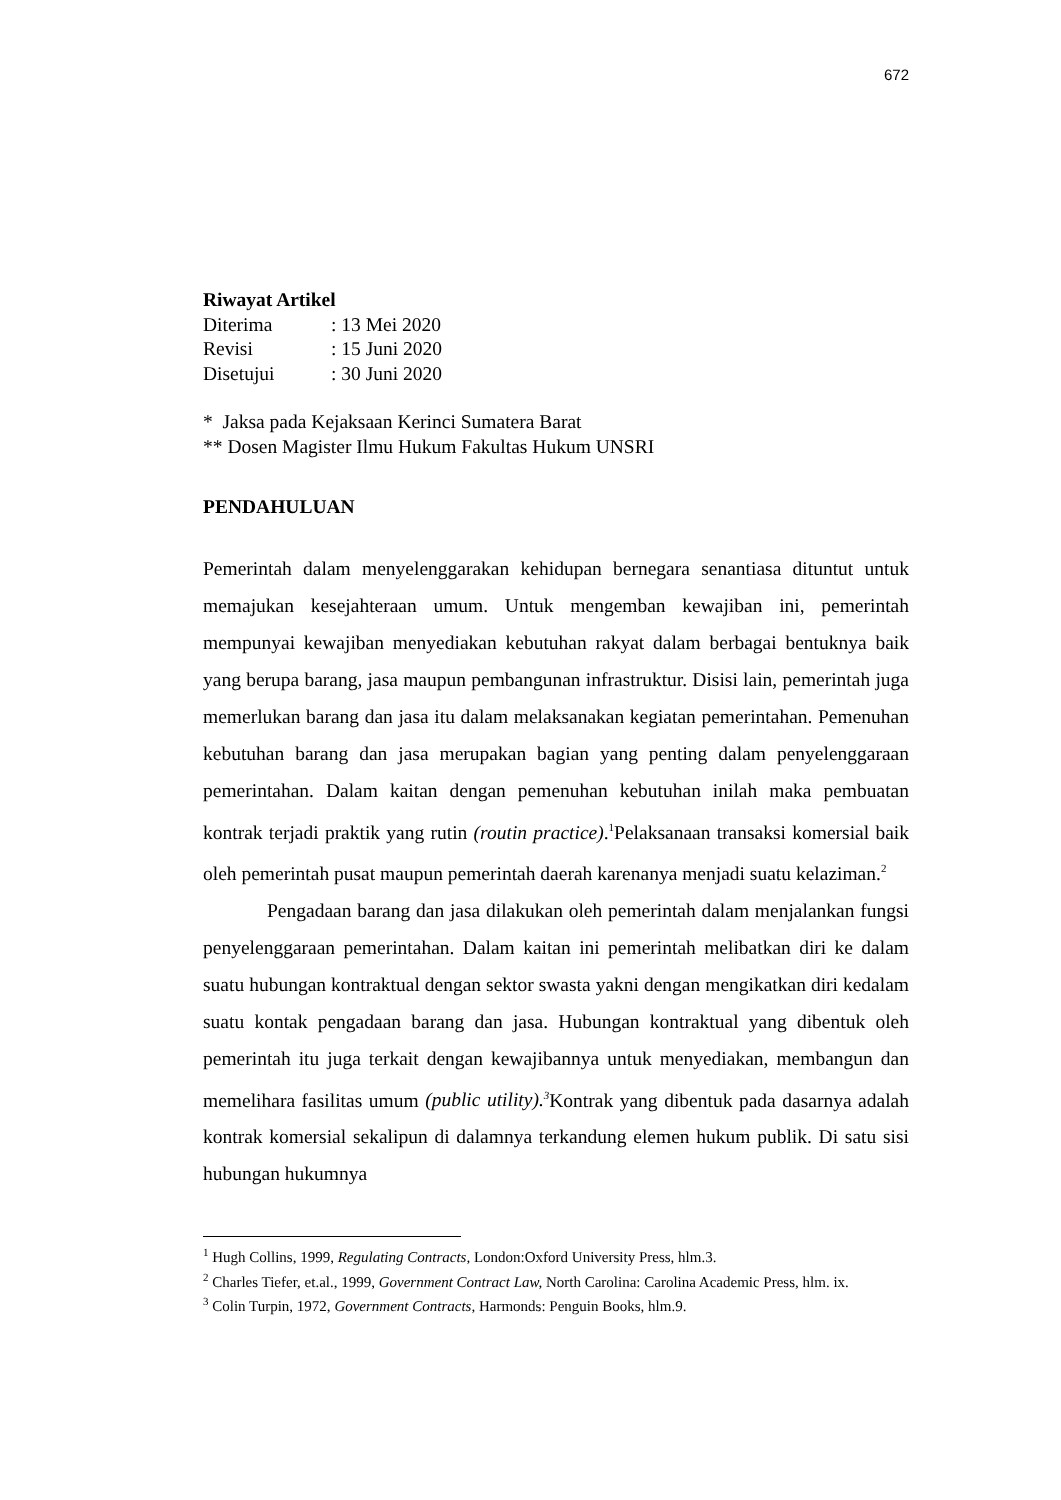672
Riwayat Artikel
| Diterima | : 13 Mei 2020 |
| Revisi | : 15 Juni 2020 |
| Disetujui | : 30 Juni 2020 |
* Jaksa pada Kejaksaan Kerinci Sumatera Barat
** Dosen Magister Ilmu Hukum Fakultas Hukum UNSRI
PENDAHULUAN
Pemerintah dalam menyelenggarakan kehidupan bernegara senantiasa dituntut untuk memajukan kesejahteraan umum. Untuk mengemban kewajiban ini, pemerintah mempunyai kewajiban menyediakan kebutuhan rakyat dalam berbagai bentuknya baik yang berupa barang, jasa maupun pembangunan infrastruktur. Disisi lain, pemerintah juga memerlukan barang dan jasa itu dalam melaksanakan kegiatan pemerintahan. Pemenuhan kebutuhan barang dan jasa merupakan bagian yang penting dalam penyelenggaraan pemerintahan. Dalam kaitan dengan pemenuhan kebutuhan inilah maka pembuatan kontrak terjadi praktik yang rutin (routin practice).<sup>1</sup>Pelaksanaan transaksi komersial baik oleh pemerintah pusat maupun pemerintah daerah karenanya menjadi suatu kelaziman.<sup>2</sup>
Pengadaan barang dan jasa dilakukan oleh pemerintah dalam menjalankan fungsi penyelenggaraan pemerintahan. Dalam kaitan ini pemerintah melibatkan diri ke dalam suatu hubungan kontraktual dengan sektor swasta yakni dengan mengikatkan diri kedalam suatu kontak pengadaan barang dan jasa. Hubungan kontraktual yang dibentuk oleh pemerintah itu juga terkait dengan kewajibannya untuk menyediakan, membangun dan memelihara fasilitas umum (public utility).<sup>3</sup> Kontrak yang dibentuk pada dasarnya adalah kontrak komersial sekalipun di dalamnya terkandung elemen hukum publik. Di satu sisi hubungan hukumnya
<sup>1</sup> Hugh Collins, 1999, Regulating Contracts, London:Oxford University Press, hlm.3.
<sup>2</sup> Charles Tiefer, et.al., 1999, Government Contract Law, North Carolina: Carolina Academic Press, hlm. ix.
<sup>3</sup> Colin Turpin, 1972, Government Contracts, Harmonds: Penguin Books, hlm.9.